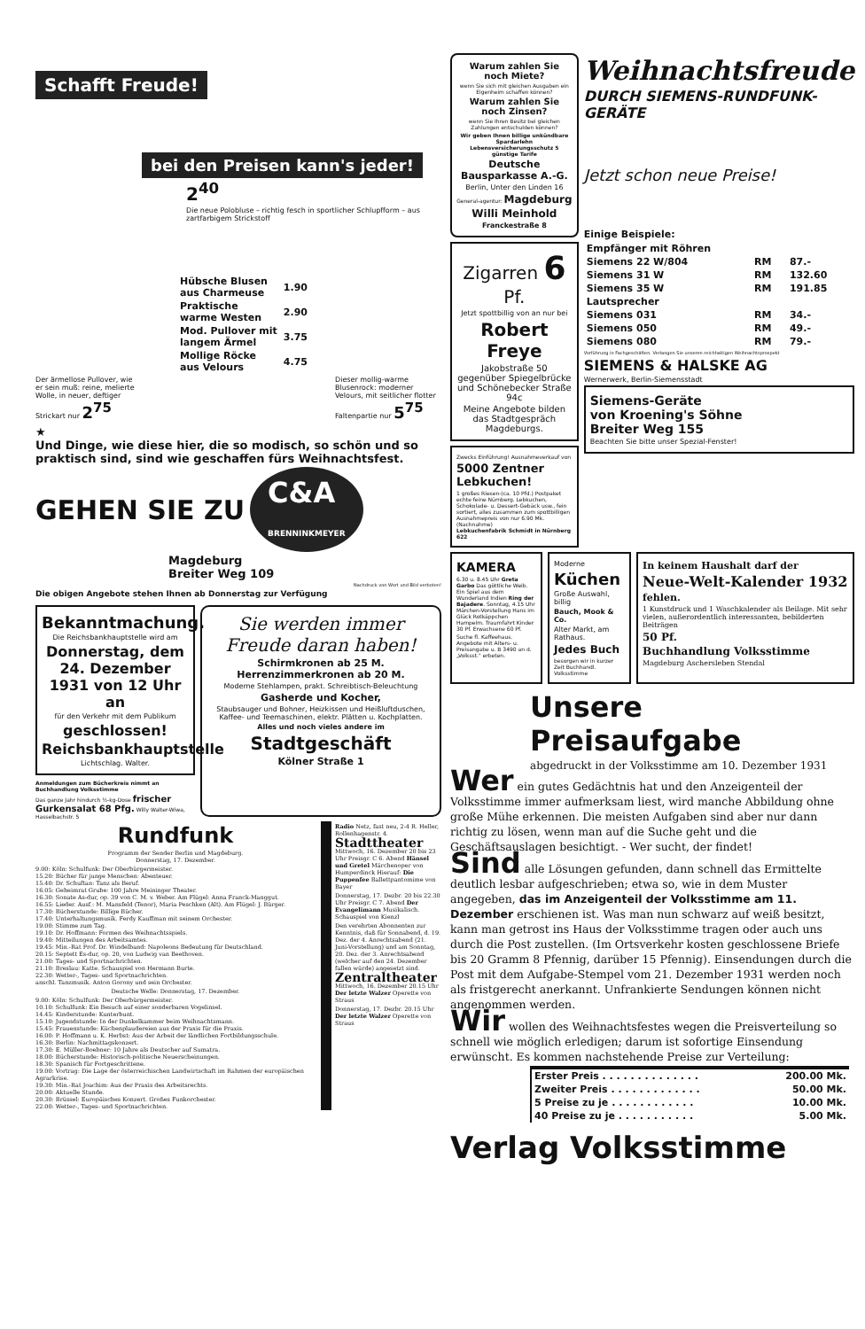Schafft Freude!
bei den Preisen kann's jeder!
2<sup>40</sup>
Die neue Polobluse – richtig fesch in sportlicher Schlupfform – aus zartfarbigem Strickstoff
| Hübsche Blusen aus Charmeuse | 1.90 |
| Praktische warme Westen | 2.90 |
| Mod. Pullover mit langem Ärmel | 3.75 |
| Mollige Röcke aus Velours | 4.75 |
Der ärmellose Pullover, wie er sein muß: reine, melierte Wolle, in neuer, deftiger Strickart nur 2<sup>75</sup>
Dieser mollig-warme Blusenrock: moderner Velours, mit seitlicher flotter Faltenpartie nur 5<sup>75</sup>
★
Und Dinge, wie diese hier, die so modisch, so schön und so praktisch sind, sind wie geschaffen fürs Weihnachtsfest.
GEHEN SIE ZU C&A
BRENNINKMEYER
Magdeburg
Breiter Weg 109
Nachdruck von Wort und Bild verboten!
Die obigen Angebote stehen Ihnen ab Donnerstag zur Verfügung
Bekanntmachung.
Die Reichsbankhauptstelle wird am
Donnerstag, dem 24. Dezember 1931 von 12 Uhr an
für den Verkehr mit dem Publikum
geschlossen!
Reichsbankhauptstelle
Lichtschlag. Walter.
Anmeldungen zum Bücherkreis nimmt an Buchhandlung Volksstimme
Das ganze Jahr hindurch ½-kg-Dose frischer Gurkensalat 68 Pfg. Willy Walter-Wiwa, Hasselbachstr. 5
Sie werden immer Freude daran haben!
Schirmkronen ab 25 M.
Herrenzimmerkronen ab 20 M.
Moderne Stehlampen, prakt. Schreibtisch-Beleuchtung
Gasherde und Kocher,
Staubsauger und Bohner, Heizkissen und Heißluftduschen, Kaffee- und Teemaschinen, elektr. Plätten u. Kochplatten.
Alles und noch vieles andere im
Stadtgeschäft
Kölner Straße 1
Rundfunk
Programm der Sender Berlin und Magdeburg.
Donnerstag, 17. Dezember.
9.00: Köln: Schulfunk: Der Oberbürgermeister.
15.20: Bücher für junge Menschen: Abenteuer.
15.40: Dr. Schuftan: Tanz als Beruf.
16.05: Geheimrat Grube: 100 Jahre Meininger Theater.
16.30: Sonate As-dur, op. 39 von C. M. v. Weber. Am Flügel: Anna Franck-Manggut.
16.55: Lieder. Ausf.: M. Mansfeld (Tenor), Maria Peschken (Alt). Am Flügel: J. Bürger.
17.30: Bücherstunde: Billige Bücher.
17.40: Unterhaltungsmusik. Ferdy Kauffman mit seinem Orchester.
19.00: Stimme zum Tag.
19.10: Dr. Hoffmann: Formen des Weihnachtsspiels.
19.40: Mitteilungen des Arbeitsamtes.
19.45: Min.-Rat Prof. Dr. Windelband: Napoleons Bedeutung für Deutschland.
20.15: Septett Es-dur, op. 20, von Ludwig van Beethoven.
21.00: Tages- und Sportnachrichten.
21.10: Breslau: Katte. Schauspiel von Hermann Burte.
22.30: Wetter-, Tages- und Sportnachrichten.
anschl. Tanzmusik. Anton Gorony und sein Orchester.
Deutsche Welle: Donnerstag, 17. Dezember.
9.00: Köln: Schulfunk: Der Oberbürgermeister.
10.10: Schulfunk: Ein Besuch auf einer sonderbaren Vogelinsel.
14.45: Kinderstunde: Kunterbunt.
15.10: Jugendstunde: In der Dunkelkammer beim Weihnachtsmann.
15.45: Frauenstunde: Küchenplaudereien aus der Praxis für die Praxis.
16.00: P. Hoffmann u. K. Herbst: Aus der Arbeit der ländlichen Fortbildungsschule.
16.30: Berlin: Nachmittagskonzert.
17.30: E. Müller-Boebner: 10 Jahre als Deutscher auf Sumatra.
18.00: Bücherstunde: Historisch-politische Neuerscheinungen.
18.30: Spanisch für Fortgeschrittene.
19.00: Vortrag: Die Lage der österreichischen Landwirtschaft im Rahmen der europäischen Agrarkrise.
19.30: Min.-Rat Joachim: Aus der Praxis des Arbeitsrechts.
20.00: Aktuelle Stunde.
20.30: Brüssel: Europäisches Konzert. Großes Funkorchester.
22.00: Wetter-, Tages- und Sportnachrichten.
Radio Netz, fast neu, 2-4 R. Heller, Rollenhagenstr. 4.
Stadttheater
Mittwoch, 16. Dezember 20 bis 23 Uhr Preisgr. C 6. Abend Hänsel und Gretel Märchenoper von Humperdinck Hierauf: Die Puppenfee Ballettpantomime von Bayer
Donnerstag, 17. Dezbr. 20 bis 22.30 Uhr Preisgr. C 7. Abend Der Evangelimann Musikalisch. Schauspiel von Kienzl
Den verehrten Abonnenten zur Kenntnis, daß für Sonnabend, d. 19. Dez. der 4. Anrechtsabend (21. Juni-Vorstellung) und am Sonntag, 20. Dez. der 3. Anrechtsabend (welcher auf den 24. Dezember fallen würde) angesetzt sind.
Zentraltheater
Mittwoch, 16. Dezember 20.15 Uhr Der letzte Walzer Operette von Straus
Donnerstag, 17. Dezbr. 20.15 Uhr Der letzte Walzer Operette von Straus
Warum zahlen Sie noch Miete?
wenn Sie sich mit gleichen Ausgaben ein Eigenheim schaffen können?
Warum zahlen Sie noch Zinsen?
wenn Sie Ihren Besitz bei gleichen Zahlungen entschulden können?
Wir geben Ihnen billige unkündbare Spardarlehn Lebensversicherungsschutz 5 günstige Tarife
Deutsche Bausparkasse A.-G.
Berlin, Unter den Linden 16
General-agentur: Magdeburg
Willi Meinhold
Franckestraße 8
Zigarren 6 Pf.
Jetzt spottbillig von an nur bei
Robert Freye
Jakobstraße 50
gegenüber Spiegelbrücke
und Schönebecker Straße 94c
Meine Angebote bilden das Stadtgespräch Magdeburgs.
Zwecks Einführung! Ausnahmeverkauf von
5000 Zentner Lebkuchen!
1 großes Riesen-(ca. 10 Pfd.) Postpaket echte feine Nürnberg. Lebkuchen, Schokolade- u. Dessert-Gebäck usw., fein sortiert, alles zusammen zum spottbilligen Ausnahmepreis von nur 6.90 Mk. (Nachnahme)
Lebkuchenfabrik Schmidt in Nürnberg 622
Weihnachtsfreude
DURCH SIEMENS-RUNDFUNK-GERÄTE
Jetzt schon neue Preise!
Einige Beispiele:
| Empfänger mit Röhren | | |
| Siemens 22 W/804 | RM | 87.- |
| Siemens 31 W | RM | 132.60 |
| Siemens 35 W | RM | 191.85 |
| Lautsprecher | | |
| Siemens 031 | RM | 34.- |
| Siemens 050 | RM | 49.- |
| Siemens 080 | RM | 79.- |
Vorführung in Fachgeschäften. Verlangen Sie unseren reichhaltigen Weihnachtsprospekt
SIEMENS & HALSKE AG
Wernerwerk, Berlin-Siemensstadt
Siemens-Geräte
von Kroening's Söhne
Breiter Weg 155
Beachten Sie bitte unser Spezial-Fenster!
KAMERA
6.30 u. 8.45 Uhr Greta Garbo Das göttliche Weib. Ein Spiel aus dem Wunderland Indien Ring der Bajadere. Sonntag, 4.15 Uhr Märchen-Vorstellung Hans im Glück Rotkäppchen Hampelm. Traumfahrt Kinder 30 Pf. Erwachsene 60 Pf.
Suche fl. Kaffeehaus. Angebote mit Alters- u. Preisangabe u. B 3490 an d. „Volksst." erbeten.
Moderne
Küchen
Große Auswahl, billig
Bauch, Mook & Co.
Alter Markt, am Rathaus.
Jedes Buch
besorgen wir in kurzer Zeit Buchhandl. Volksstimme
In keinem Haushalt darf der
Neue-Welt-Kalender 1932
fehlen.
1 Kunstdruck und 1 Waschkalender als Beilage. Mit sehr vielen, außerordentlich interessanten, bebilderten Beiträgen
50 Pf.
Buchhandlung Volksstimme
Magdeburg Aschersleben Stendal
Unsere Preisaufgabe
abgedruckt in der Volksstimme am 10. Dezember 1931
Wer ein gutes Gedächtnis hat und den Anzeigenteil der Volksstimme immer aufmerksam liest, wird manche Abbildung ohne große Mühe erkennen. Die meisten Aufgaben sind aber nur dann richtig zu lösen, wenn man auf die Suche geht und die Geschäftsauslagen besichtigt. - Wer sucht, der findet!
Sind alle Lösungen gefunden, dann schnell das Ermittelte deutlich lesbar aufgeschrieben; etwa so, wie in dem Muster angegeben, das im Anzeigenteil der Volksstimme am 11. Dezember erschienen ist. Was man nun schwarz auf weiß besitzt, kann man getrost ins Haus der Volksstimme tragen oder auch uns durch die Post zustellen. (Im Ortsverkehr kosten geschlossene Briefe bis 20 Gramm 8 Pfennig, darüber 15 Pfennig). Einsendungen durch die Post mit dem Aufgabe-Stempel vom 21. Dezember 1931 werden noch als fristgerecht anerkannt. Unfrankierte Sendungen können nicht angenommen werden.
Wir wollen des Weihnachtsfestes wegen die Preisverteilung so schnell wie möglich erledigen; darum ist sofortige Einsendung erwünscht. Es kommen nachstehende Preise zur Verteilung:
| Erster Preis . . . . . . . . . . . . . . | 200.00 Mk. |
| Zweiter Preis . . . . . . . . . . . . . | 50.00 Mk. |
| 5 Preise zu je . . . . . . . . . . . . | 10.00 Mk. |
| 40 Preise zu je . . . . . . . . . . . | 5.00 Mk. |
Verlag Volksstimme